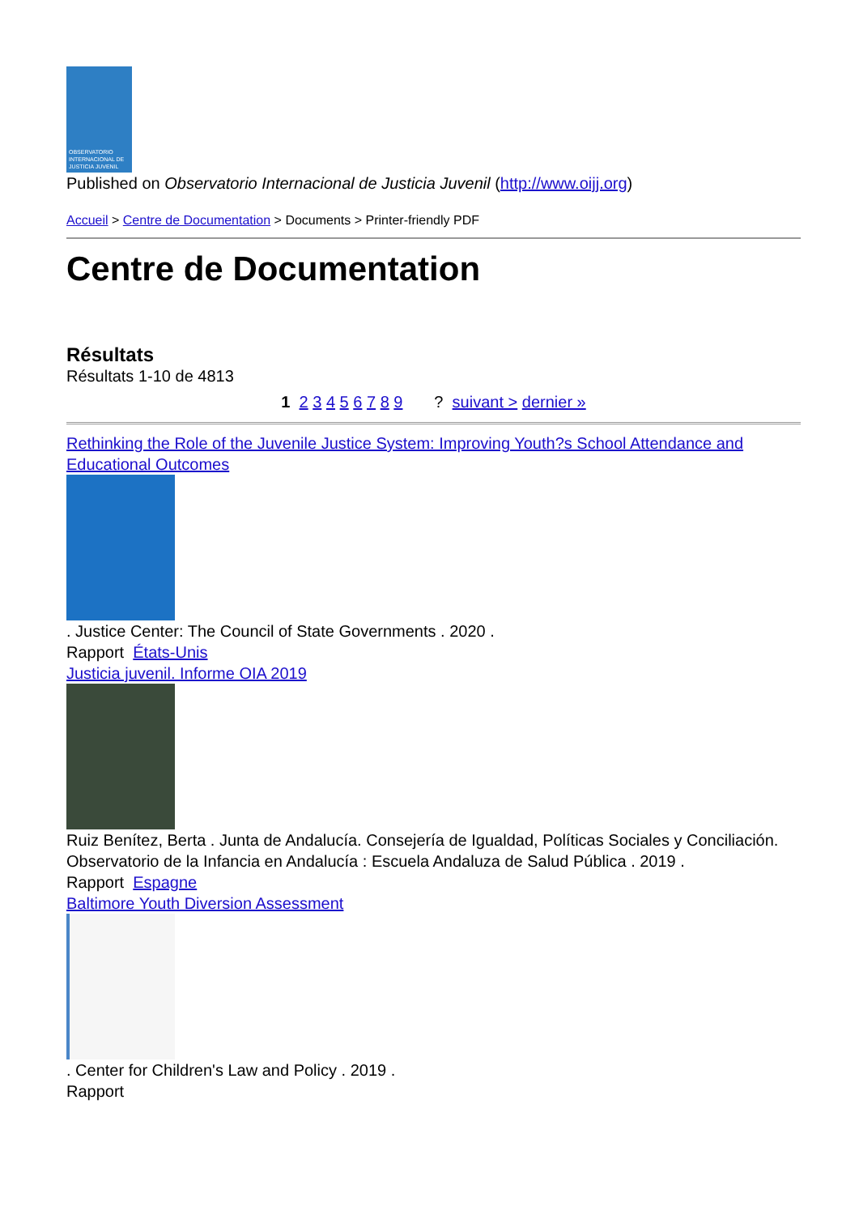OBSERVATORIO INTERNACIONAL DE JUSTICIA JUVENIL
Published on Observatorio Internacional de Justicia Juvenil (http://www.oijj.org)
Accueil > Centre de Documentation > Documents > Printer-friendly PDF
Centre de Documentation
Résultats
Résultats 1-10 de 4813
1 2 3 4 5 6 7 8 9 ? suivant > dernier »
Rethinking the Role of the Juvenile Justice System: Improving Youth?s School Attendance and Educational Outcomes
. Justice Center: The Council of State Governments . 2020 .
Rapport États-Unis
Justicia juvenil. Informe OIA 2019
Ruiz Benítez, Berta . Junta de Andalucía. Consejería de Igualdad, Políticas Sociales y Conciliación. Observatorio de la Infancia en Andalucía : Escuela Andaluza de Salud Pública . 2019 .
Rapport Espagne
Baltimore Youth Diversion Assessment
. Center for Children's Law and Policy . 2019 .
Rapport